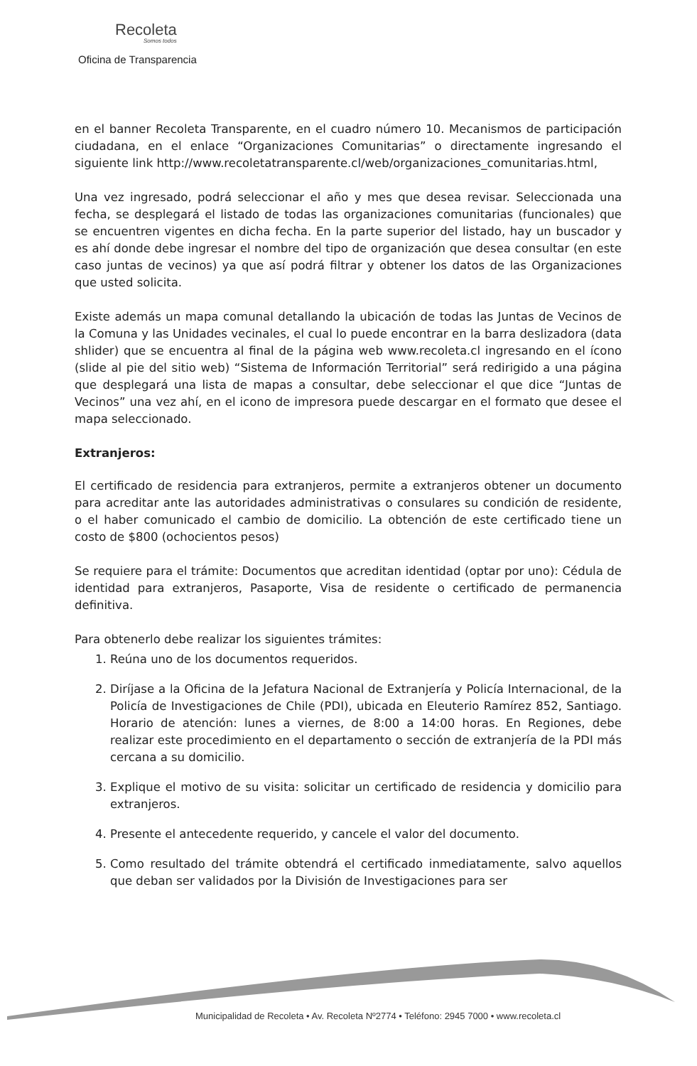Recoleta
Somos todos
Oficina de Transparencia
en el banner Recoleta Transparente, en el cuadro número 10. Mecanismos de participación ciudadana, en el enlace “Organizaciones Comunitarias” o directamente ingresando el siguiente link http://www.recoletatransparente.cl/web/organizaciones_comunitarias.html,
Una vez ingresado, podrá seleccionar el año y mes que desea revisar. Seleccionada una fecha, se desplegará el listado de todas las organizaciones comunitarias (funcionales) que se encuentren vigentes en dicha fecha. En la parte superior del listado, hay un buscador y es ahí donde debe ingresar el nombre del tipo de organización que desea consultar (en este caso juntas de vecinos) ya que así podrá filtrar y obtener los datos de las Organizaciones que usted solicita.
Existe además un mapa comunal detallando la ubicación de todas las Juntas de Vecinos de la Comuna y las Unidades vecinales, el cual lo puede encontrar en la barra deslizadora (data shlider) que se encuentra al final de la página web www.recoleta.cl ingresando en el ícono (slide al pie del sitio web) “Sistema de Información Territorial” será redirigido a una página que desplegará una lista de mapas a consultar, debe seleccionar el que dice “Juntas de Vecinos” una vez ahí, en el icono de impresora puede descargar en el formato que desee el mapa seleccionado.
Extranjeros:
El certificado de residencia para extranjeros, permite a extranjeros obtener un documento para acreditar ante las autoridades administrativas o consulares su condición de residente, o el haber comunicado el cambio de domicilio. La obtención de este certificado tiene un costo de $800 (ochocientos pesos)
Se requiere para el trámite: Documentos que acreditan identidad (optar por uno): Cédula de identidad para extranjeros, Pasaporte, Visa de residente o certificado de permanencia definitiva.
Para obtenerlo debe realizar los siguientes trámites:
1. Reúna uno de los documentos requeridos.
2. Diríjase a la Oficina de la Jefatura Nacional de Extranjería y Policía Internacional, de la Policía de Investigaciones de Chile (PDI), ubicada en Eleuterio Ramírez 852, Santiago. Horario de atención: lunes a viernes, de 8:00 a 14:00 horas. En Regiones, debe realizar este procedimiento en el departamento o sección de extranjería de la PDI más cercana a su domicilio.
3. Explique el motivo de su visita: solicitar un certificado de residencia y domicilio para extranjeros.
4. Presente el antecedente requerido, y cancele el valor del documento.
5. Como resultado del trámite obtendrá el certificado inmediatamente, salvo aquellos que deban ser validados por la División de Investigaciones para ser
Municipalidad de Recoleta • Av. Recoleta Nº2774 • Teléfono: 2945 7000 • www.recoleta.cl